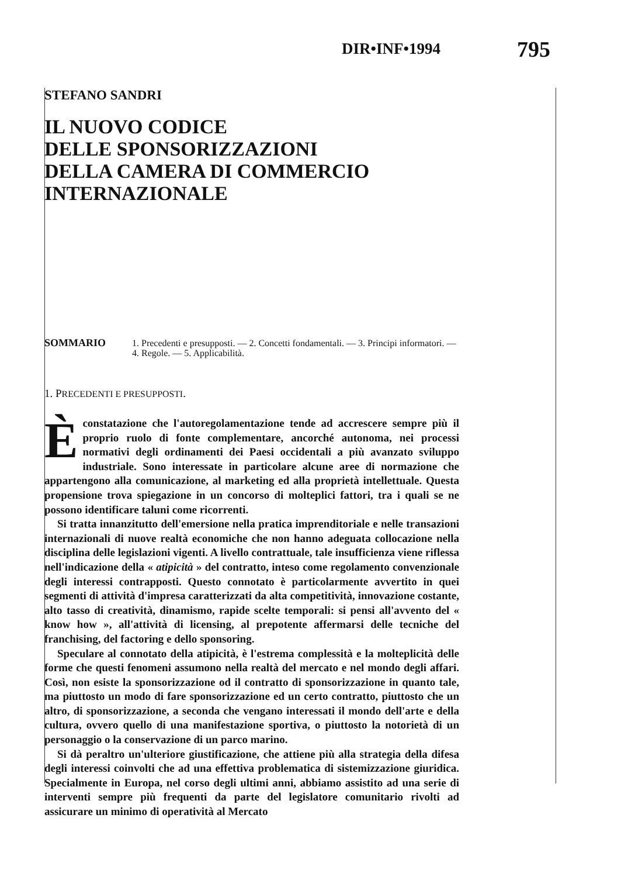DIR•INF•1994 795
STEFANO SANDRI
IL NUOVO CODICE
DELLE SPONSORIZZAZIONI
DELLA CAMERA DI COMMERCIO
INTERNAZIONALE
SOMMARIO 1. Precedenti e presupposti. — 2. Concetti fondamentali. — 3. Principi informatori. — 4. Regole. — 5. Applicabilità.
1. PRECEDENTI E PRESUPPOSTI.
È constatazione che l'autoregolamentazione tende ad accrescere sempre più il proprio ruolo di fonte complementare, ancorché autonoma, nei processi normativi degli ordinamenti dei Paesi occidentali a più avanzato sviluppo industriale. Sono interessate in particolare alcune aree di normazione che appartengono alla comunicazione, al marketing ed alla proprietà intellettuale. Questa propensione trova spiegazione in un concorso di molteplici fattori, tra i quali se ne possono identificare taluni come ricorrenti.
Si tratta innanzitutto dell'emersione nella pratica imprenditoriale e nelle transazioni internazionali di nuove realtà economiche che non hanno adeguata collocazione nella disciplina delle legislazioni vigenti. A livello contrattuale, tale insufficienza viene riflessa nell'indicazione della « atipicità » del contratto, inteso come regolamento convenzionale degli interessi contrapposti. Questo connotato è particolarmente avvertito in quei segmenti di attività d'impresa caratterizzati da alta competitività, innovazione costante, alto tasso di creatività, dinamismo, rapide scelte temporali: si pensi all'avvento del « know how », all'attività di licensing, al prepotente affermarsi delle tecniche del franchising, del factoring e dello sponsoring.
Speculare al connotato della atipicità, è l'estrema complessità e la molteplicità delle forme che questi fenomeni assumono nella realtà del mercato e nel mondo degli affari. Così, non esiste la sponsorizzazione od il contratto di sponsorizzazione in quanto tale, ma piuttosto un modo di fare sponsorizzazione ed un certo contratto, piuttosto che un altro, di sponsorizzazione, a seconda che vengano interessati il mondo dell'arte e della cultura, ovvero quello di una manifestazione sportiva, o piuttosto la notorietà di un personaggio o la conservazione di un parco marino.
Si dà peraltro un'ulteriore giustificazione, che attiene più alla strategia della difesa degli interessi coinvolti che ad una effettiva problematica di sistemizzazione giuridica. Specialmente in Europa, nel corso degli ultimi anni, abbiamo assistito ad una serie di interventi sempre più frequenti da parte del legislatore comunitario rivolti ad assicurare un minimo di operatività al Mercato